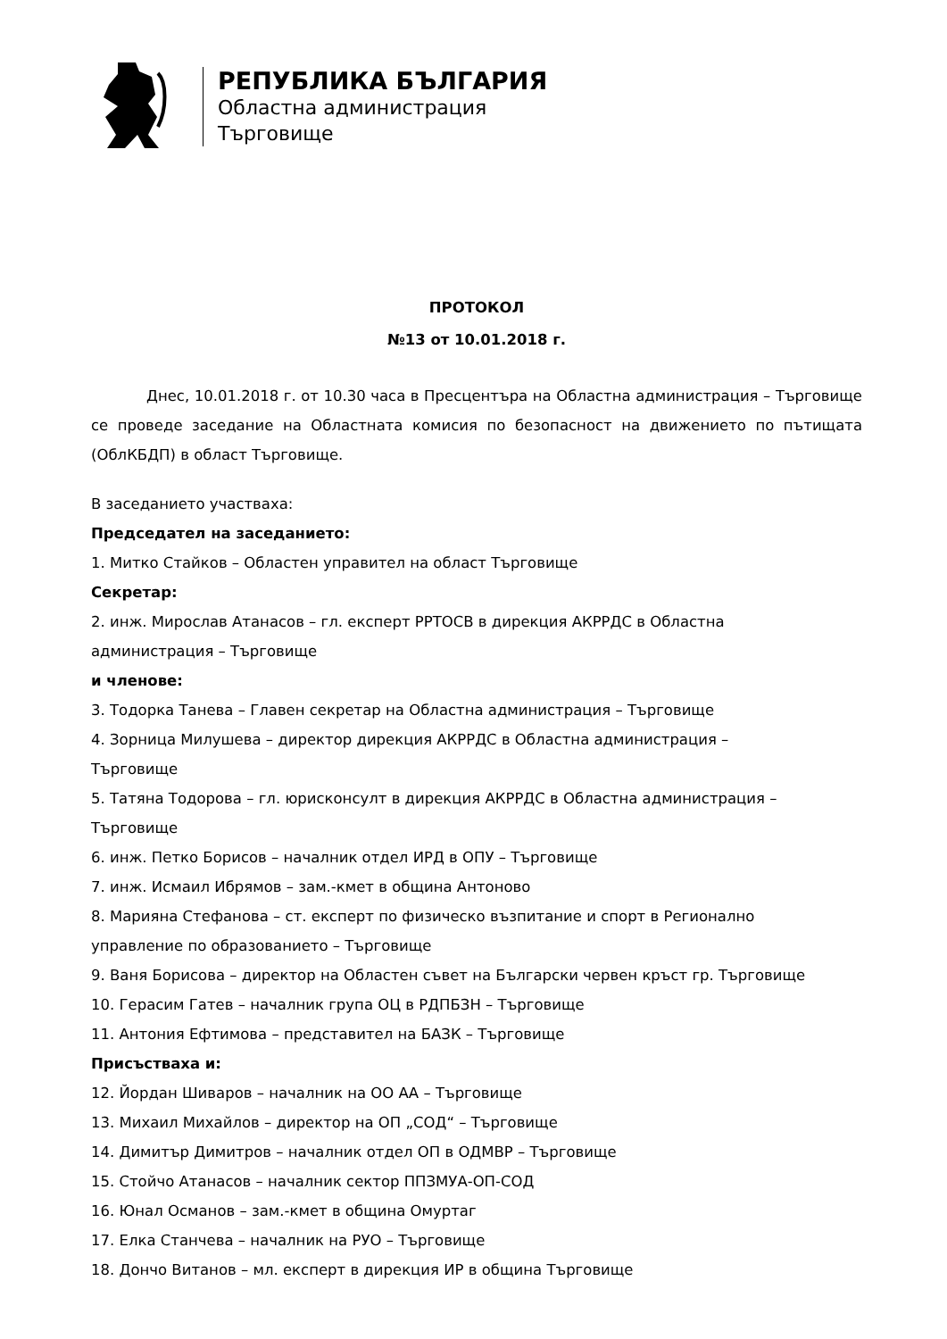РЕПУБЛИКА БЪЛГАРИЯ
Областна администрация
Търговище
ПРОТОКОЛ
№13 от 10.01.2018 г.
Днес, 10.01.2018 г. от 10.30 часа в Пресцентъра на Областна администрация – Търговище се проведе заседание на Областната комисия по безопасност на движението по пътищата (ОблКБДП) в област Търговище.
В заседанието участваха:
Председател на заседанието:
1. Митко Стайков – Областен управител на област Търговище
Секретар:
2. инж. Мирослав Атанасов – гл. експерт РРТОСВ в дирекция АКРРДС в Областна
администрация – Търговище
и членове:
3. Тодорка Танева – Главен секретар на Областна администрация – Търговище
4. Зорница Милушева – директор дирекция АКРРДС в Областна администрация –
Търговище
5. Татяна Тодорова – гл. юрисконсулт в дирекция АКРРДС в Областна администрация –
Търговище
6. инж. Петко Борисов – началник отдел ИРД в ОПУ – Търговище
7. инж. Исмаил Ибрямов – зам.-кмет в община Антоново
8. Марияна Стефанова – ст. експерт по физическо възпитание и спорт в Регионално
управление по образованието – Търговище
9. Ваня Борисова – директор на Областен съвет на Български червен кръст гр. Търговище
10. Герасим Гатев – началник група ОЦ в РДПБЗН – Търговище
11. Антония Ефтимова – представител на БАЗК – Търговище
Присъстваха и:
12. Йордан Шиваров – началник на ОО АА – Търговище
13. Михаил Михайлов – директор на ОП „СОД“ – Търговище
14. Димитър Димитров – началник отдел ОП в ОДМВР – Търговище
15. Стойчо Атанасов – началник сектор ППЗМУА-ОП-СОД
16. Юнал Османов – зам.-кмет в община Омуртаг
17. Елка Станчева – началник на РУО – Търговище
18. Дончо Витанов – мл. експерт в дирекция ИР в община Търговище